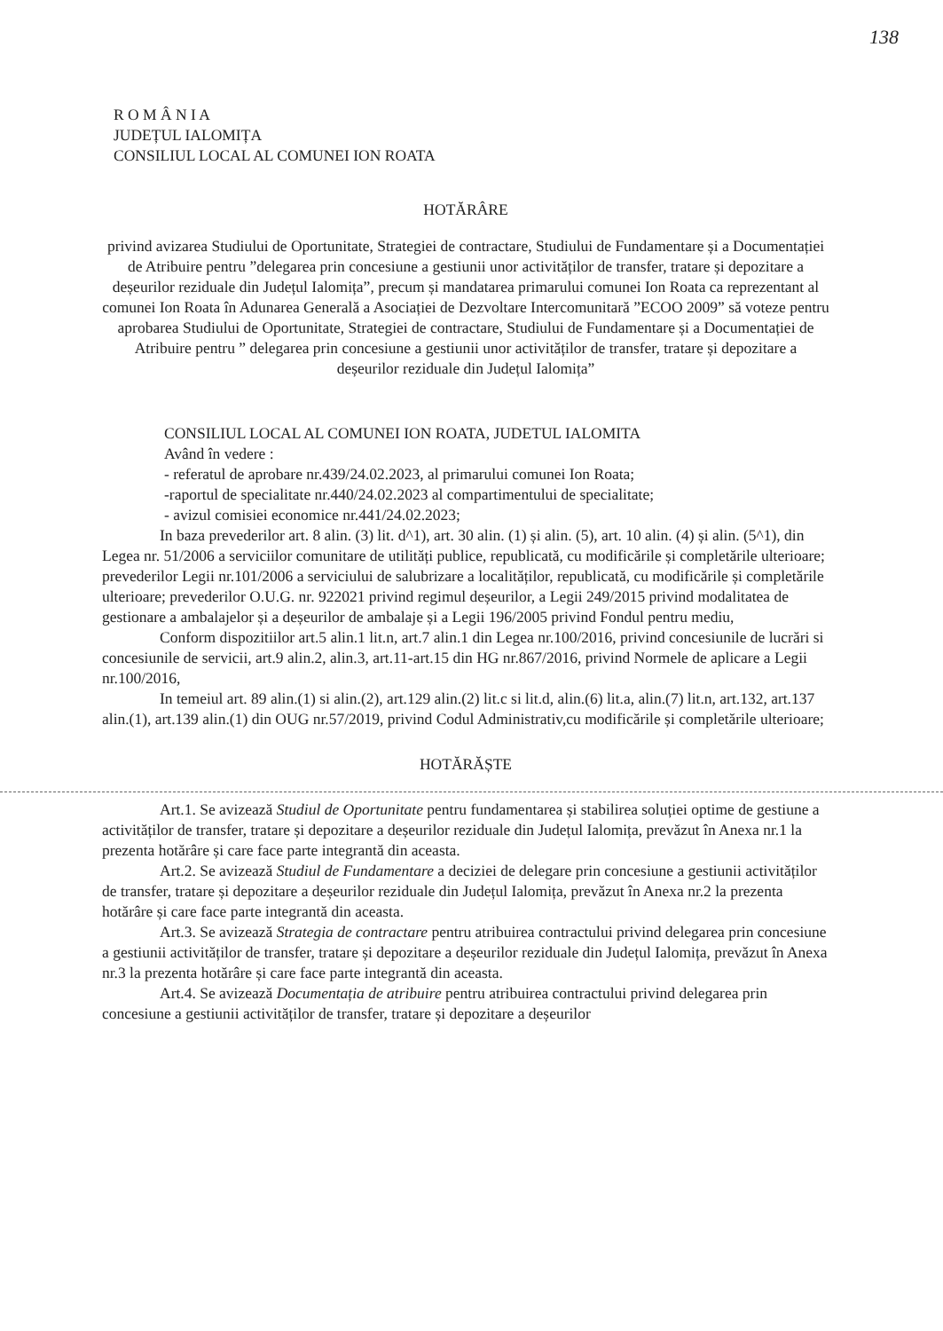138
R O M Â N I A
JUDEȚUL IALOMIȚA
CONSILIUL LOCAL AL COMUNEI ION ROATA
HOTĂRÂRE
privind avizarea Studiului de Oportunitate, Strategiei de contractare, Studiului de Fundamentare și a Documentației de Atribuire pentru ”delegarea prin concesiune a gestiunii unor activităților de transfer, tratare și depozitare a deșeurilor reziduale din Județul Ialomița”, precum și mandatarea primarului comunei Ion Roata ca reprezentant al comunei Ion Roata în Adunarea Generală a Asociației de Dezvoltare Intercomunitară ”ECOO 2009” să voteze pentru aprobarea Studiului de Oportunitate, Strategiei de contractare, Studiului de Fundamentare și a Documentației de Atribuire pentru ” delegarea prin concesiune a gestiunii unor activităților de transfer, tratare și depozitare a deșeurilor reziduale din Județul Ialomița”
CONSILIUL LOCAL AL COMUNEI ION ROATA, JUDETUL IALOMITA
Având în vedere :
- referatul de aprobare nr.439/24.02.2023, al primarului comunei Ion Roata;
-raportul de specialitate nr.440/24.02.2023 al compartimentului de specialitate;
- avizul comisiei economice nr.441/24.02.2023;
In baza prevederilor art. 8 alin. (3) lit. d^1), art. 30 alin. (1) și alin. (5), art. 10 alin. (4) și alin. (5^1), din Legea nr. 51/2006 a serviciilor comunitare de utilități publice, republicată, cu modificările și completările ulterioare; prevederilor Legii nr.101/2006 a serviciului de salubrizare a localităților, republicată, cu modificările și completările ulterioare; prevederilor O.U.G. nr. 922021 privind regimul deșeurilor, a Legii 249/2015 privind modalitatea de gestionare a ambalajelor și a deșeurilor de ambalaje și a Legii 196/2005 privind Fondul pentru mediu,
Conform dispozitiilor art.5 alin.1 lit.n, art.7 alin.1 din Legea nr.100/2016, privind concesiunile de lucrări si concesiunile de servicii, art.9 alin.2, alin.3, art.11-art.15 din HG nr.867/2016, privind Normele de aplicare a Legii nr.100/2016,
In temeiul art. 89 alin.(1) si alin.(2), art.129 alin.(2) lit.c si lit.d, alin.(6) lit.a, alin.(7) lit.n, art.132, art.137 alin.(1), art.139 alin.(1) din OUG nr.57/2019, privind Codul Administrativ,cu modificările și completările ulterioare;
HOTĂRĂȘTE
Art.1. Se avizează Studiul de Oportunitate pentru fundamentarea și stabilirea soluției optime de gestiune a activităților de transfer, tratare și depozitare a deșeurilor reziduale din Județul Ialomița, prevăzut în Anexa nr.1 la prezenta hotărâre și care face parte integrantă din aceasta.
Art.2. Se avizează Studiul de Fundamentare a deciziei de delegare prin concesiune a gestiunii activităților de transfer, tratare și depozitare a deșeurilor reziduale din Județul Ialomița, prevăzut în Anexa nr.2 la prezenta hotărâre și care face parte integrantă din aceasta.
Art.3. Se avizează Strategia de contractare pentru atribuirea contractului privind delegarea prin concesiune a gestiunii activităților de transfer, tratare și depozitare a deșeurilor reziduale din Județul Ialomița, prevăzut în Anexa nr.3 la prezenta hotărâre și care face parte integrantă din aceasta.
Art.4. Se avizează Documentația de atribuire pentru atribuirea contractului privind delegarea prin concesiune a gestiunii activităților de transfer, tratare și depozitare a deșeurilor